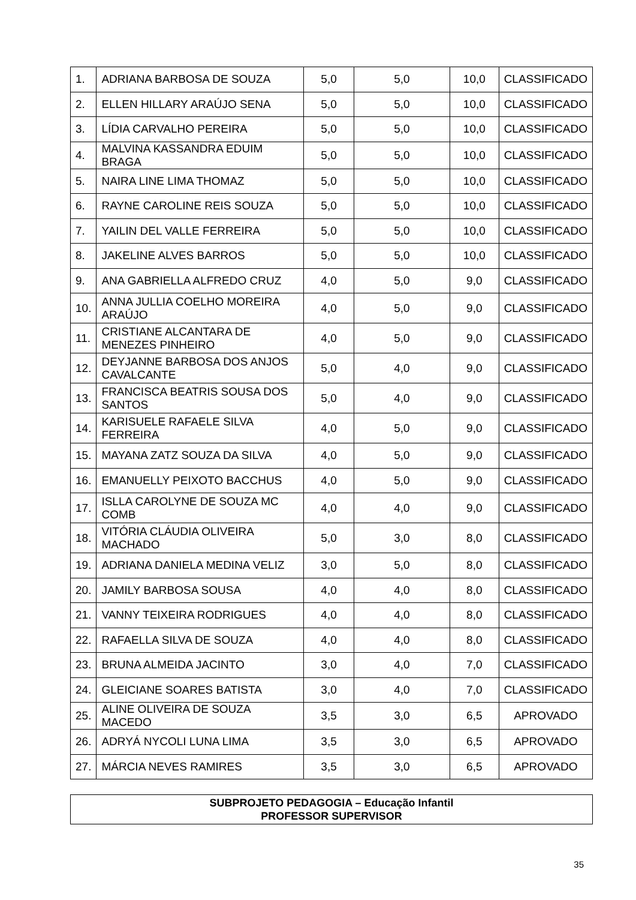| 1. | ADRIANA BARBOSA DE SOUZA | 5,0 | 5,0 | 10,0 | CLASSIFICADO |
| 2. | ELLEN HILLARY ARAÚJO SENA | 5,0 | 5,0 | 10,0 | CLASSIFICADO |
| 3. | LÍDIA CARVALHO PEREIRA | 5,0 | 5,0 | 10,0 | CLASSIFICADO |
| 4. | MALVINA KASSANDRA EDUIM BRAGA | 5,0 | 5,0 | 10,0 | CLASSIFICADO |
| 5. | NAIRA LINE LIMA THOMAZ | 5,0 | 5,0 | 10,0 | CLASSIFICADO |
| 6. | RAYNE CAROLINE REIS SOUZA | 5,0 | 5,0 | 10,0 | CLASSIFICADO |
| 7. | YAILIN DEL VALLE FERREIRA | 5,0 | 5,0 | 10,0 | CLASSIFICADO |
| 8. | JAKELINE ALVES BARROS | 5,0 | 5,0 | 10,0 | CLASSIFICADO |
| 9. | ANA GABRIELLA ALFREDO CRUZ | 4,0 | 5,0 | 9,0 | CLASSIFICADO |
| 10. | ANNA JULLIA COELHO MOREIRA ARAÚJO | 4,0 | 5,0 | 9,0 | CLASSIFICADO |
| 11. | CRISTIANE ALCANTARA DE MENEZES PINHEIRO | 4,0 | 5,0 | 9,0 | CLASSIFICADO |
| 12. | DEYJANNE BARBOSA DOS ANJOS CAVALCANTE | 5,0 | 4,0 | 9,0 | CLASSIFICADO |
| 13. | FRANCISCA BEATRIS SOUSA DOS SANTOS | 5,0 | 4,0 | 9,0 | CLASSIFICADO |
| 14. | KARISUELE RAFAELE SILVA FERREIRA | 4,0 | 5,0 | 9,0 | CLASSIFICADO |
| 15. | MAYANA ZATZ SOUZA DA SILVA | 4,0 | 5,0 | 9,0 | CLASSIFICADO |
| 16. | EMANUELLY PEIXOTO BACCHUS | 4,0 | 5,0 | 9,0 | CLASSIFICADO |
| 17. | ISLLA CAROLYNE DE SOUZA MC COMB | 4,0 | 4,0 | 9,0 | CLASSIFICADO |
| 18. | VITÓRIA CLÁUDIA OLIVEIRA MACHADO | 5,0 | 3,0 | 8,0 | CLASSIFICADO |
| 19. | ADRIANA DANIELA MEDINA VELIZ | 3,0 | 5,0 | 8,0 | CLASSIFICADO |
| 20. | JAMILY BARBOSA SOUSA | 4,0 | 4,0 | 8,0 | CLASSIFICADO |
| 21. | VANNY TEIXEIRA RODRIGUES | 4,0 | 4,0 | 8,0 | CLASSIFICADO |
| 22. | RAFAELLA SILVA DE SOUZA | 4,0 | 4,0 | 8,0 | CLASSIFICADO |
| 23. | BRUNA ALMEIDA JACINTO | 3,0 | 4,0 | 7,0 | CLASSIFICADO |
| 24. | GLEICIANE SOARES BATISTA | 3,0 | 4,0 | 7,0 | CLASSIFICADO |
| 25. | ALINE OLIVEIRA DE SOUZA MACEDO | 3,5 | 3,0 | 6,5 | APROVADO |
| 26. | ADRYÁ NYCOLI LUNA LIMA | 3,5 | 3,0 | 6,5 | APROVADO |
| 27. | MÁRCIA NEVES RAMIRES | 3,5 | 3,0 | 6,5 | APROVADO |
SUBPROJETO PEDAGOGIA – Educação Infantil
PROFESSOR SUPERVISOR
35